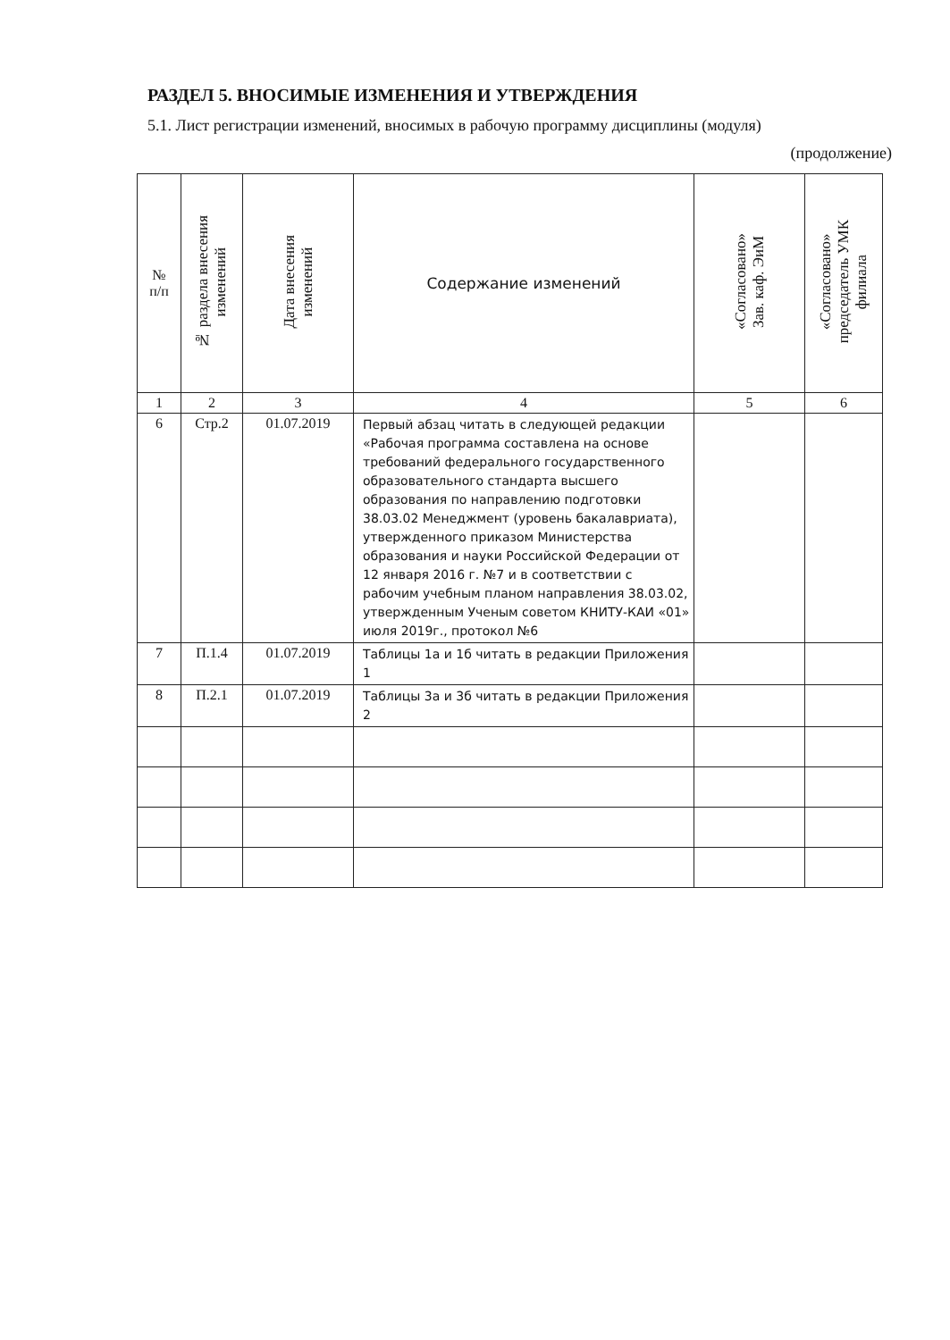РАЗДЕЛ 5. ВНОСИМЫЕ ИЗМЕНЕНИЯ И УТВЕРЖДЕНИЯ
5.1. Лист регистрации изменений, вносимых в рабочую программу дисциплины (модуля)
(продолжение)
| № п/п | № раздела внесения изменений | Дата внесения изменений | Содержание изменений | «Согласовано» Зав. каф. ЭиМ | «Согласовано» председатель УМК филиала |
| --- | --- | --- | --- | --- | --- |
| 1 | 2 | 3 | 4 | 5 | 6 |
| 6 | Стр.2 | 01.07.2019 | Первый абзац читать в следующей редакции «Рабочая программа составлена на основе требований федерального государственного образовательного стандарта высшего образования по направлению подготовки 38.03.02 Менеджмент (уровень бакалавриата), утвержденного приказом Министерства образования и науки Российской Федерации от 12 января 2016 г. №7 и в соответствии с рабочим учебным планом направления 38.03.02, утвержденным Ученым советом КНИТУ-КАИ «01» июля 2019г., протокол №6 | | |
| 7 | П.1.4 | 01.07.2019 | Таблицы 1а и 1б читать в редакции Приложения 1 | | |
| 8 | П.2.1 | 01.07.2019 | Таблицы 3а и 3б читать в редакции Приложения 2 | | |